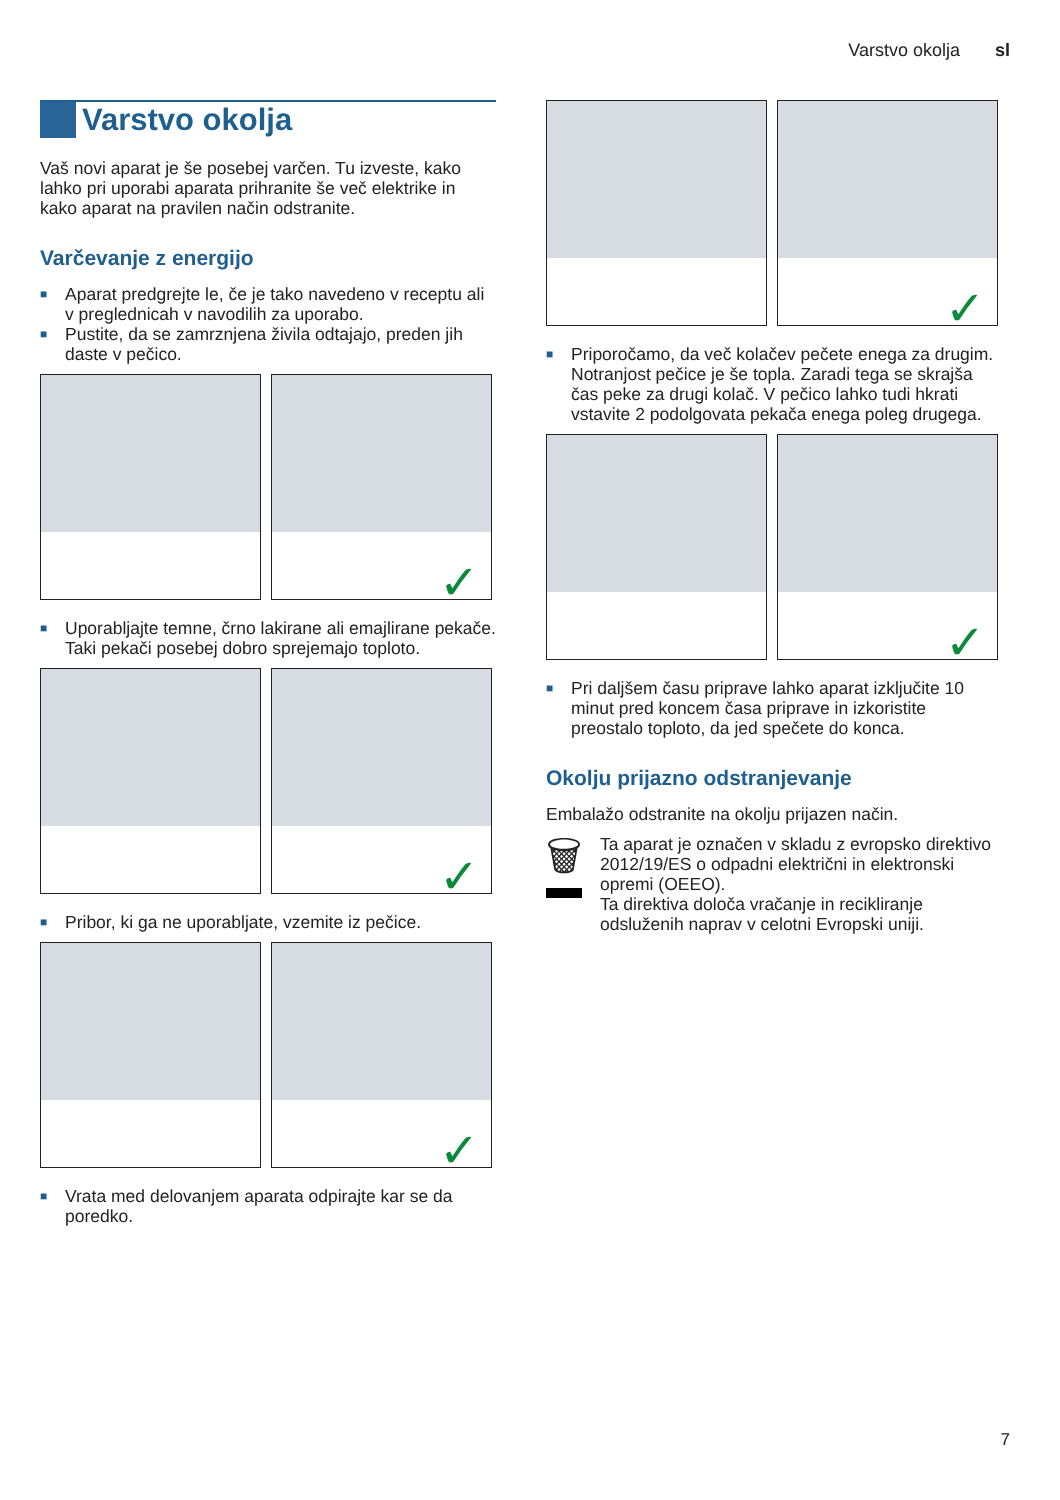Varstvo okolja sl
Varstvo okolja
Vaš novi aparat je še posebej varčen. Tu izveste, kako lahko pri uporabi aparata prihranite še več elektrike in kako aparat na pravilen način odstranite.
Varčevanje z energijo
■ Aparat predgrejte le, če je tako navedeno v receptu ali v preglednicah v navodilih za uporabo.
■ Pustite, da se zamrznjena živila odtajajo, preden jih daste v pečico.
✓
■ Uporabljajte temne, črno lakirane ali emajlirane pekače. Taki pekači posebej dobro sprejemajo toploto.
✓
■ Pribor, ki ga ne uporabljate, vzemite iz pečice.
✓
■ Vrata med delovanjem aparata odpirajte kar se da poredko.
✓
■ Priporočamo, da več kolačev pečete enega za drugim. Notranjost pečice je še topla. Zaradi tega se skrajša čas peke za drugi kolač. V pečico lahko tudi hkrati vstavite 2 podolgovata pekača enega poleg drugega.
✓
■ Pri daljšem času priprave lahko aparat izključite 10 minut pred koncem časa priprave in izkoristite preostalo toploto, da jed spečete do konca.
Okolju prijazno odstranjevanje
Embalažo odstranite na okolju prijazen način.
🗑
Ta aparat je označen v skladu z evropsko direktivo 2012/19/ES o odpadni električni in elektronski opremi (OEEO).
Ta direktiva določa vračanje in recikliranje odsluženih naprav v celotni Evropski uniji.
7